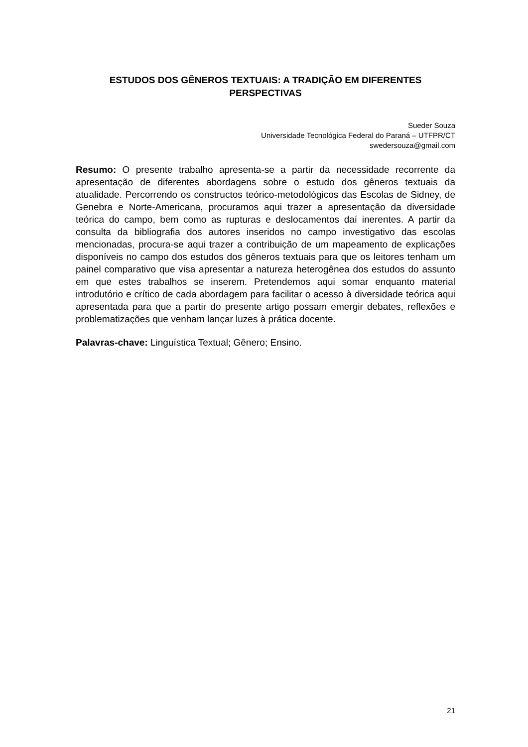ESTUDOS DOS GÊNEROS TEXTUAIS: A TRADIÇÃO EM DIFERENTES PERSPECTIVAS
Sueder Souza
Universidade Tecnológica Federal do Paraná – UTFPR/CT
swedersouza@gmail.com
Resumo: O presente trabalho apresenta-se a partir da necessidade recorrente da apresentação de diferentes abordagens sobre o estudo dos gêneros textuais da atualidade. Percorrendo os constructos teórico-metodológicos das Escolas de Sidney, de Genebra e Norte-Americana, procuramos aqui trazer a apresentação da diversidade teórica do campo, bem como as rupturas e deslocamentos daí inerentes. A partir da consulta da bibliografia dos autores inseridos no campo investigativo das escolas mencionadas, procura-se aqui trazer a contribuição de um mapeamento de explicações disponíveis no campo dos estudos dos gêneros textuais para que os leitores tenham um painel comparativo que visa apresentar a natureza heterogênea dos estudos do assunto em que estes trabalhos se inserem. Pretendemos aqui somar enquanto material introdutório e crítico de cada abordagem para facilitar o acesso à diversidade teórica aqui apresentada para que a partir do presente artigo possam emergir debates, reflexões e problematizações que venham lançar luzes à prática docente.
Palavras-chave: Linguística Textual; Gênero; Ensino.
21